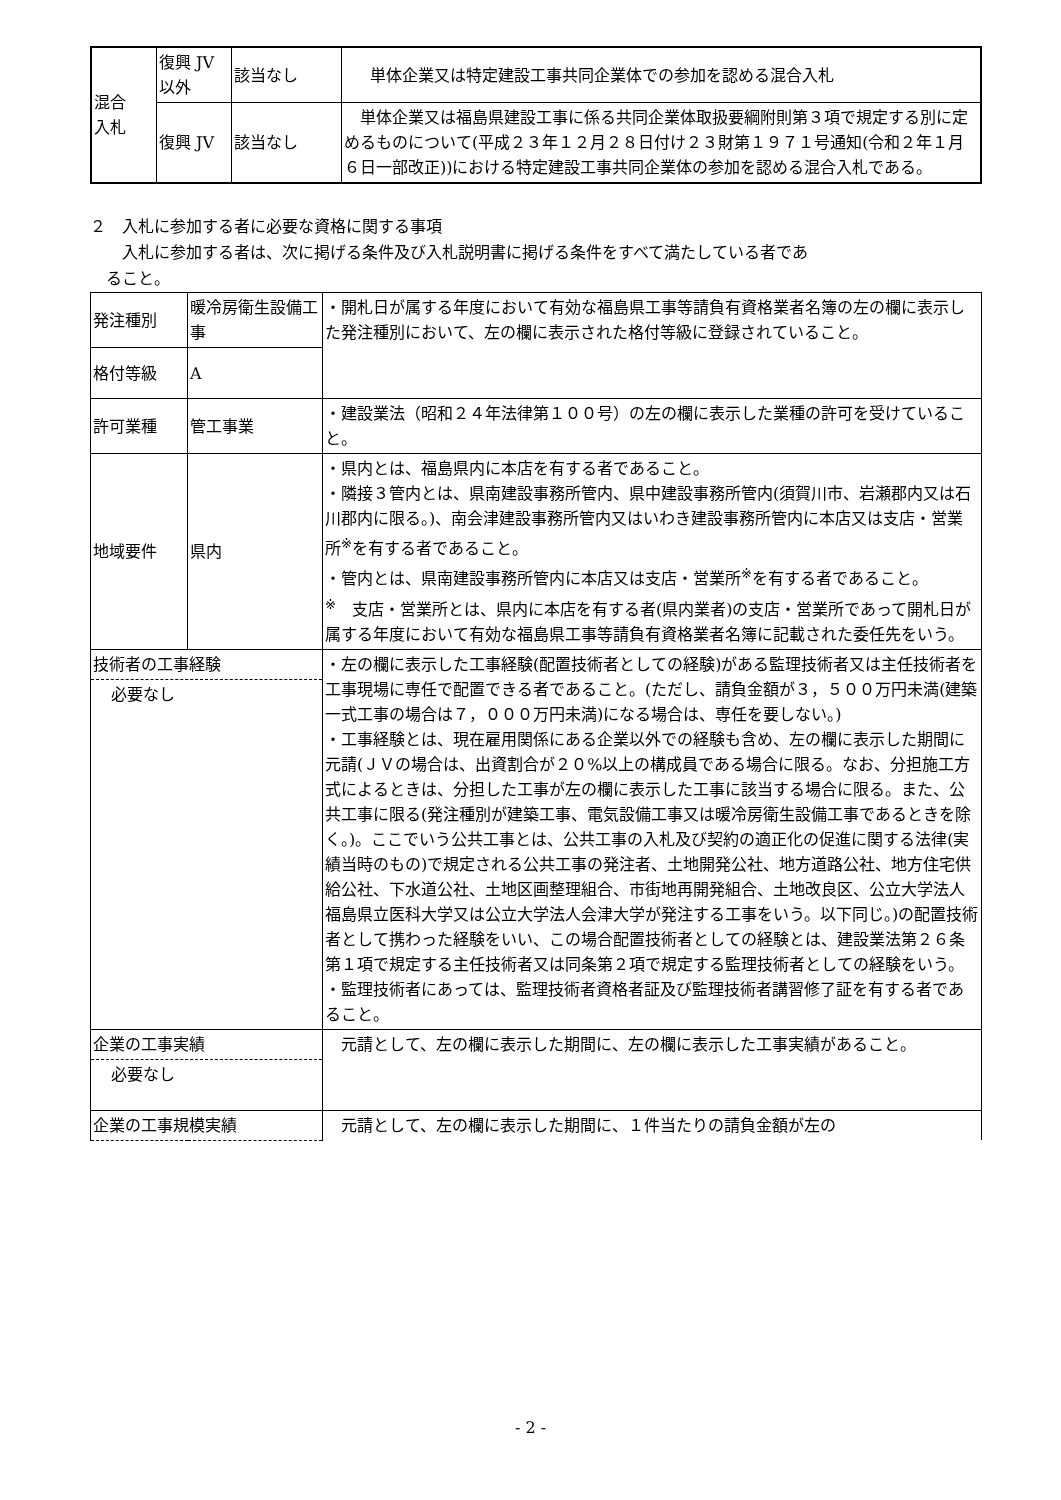| 混合 入札 | 復興 JV 以外 | 該当なし | 単体企業又は特定建設工事共同企業体での参加を認める混合入札 |
| | 復興 JV | 該当なし | 単体企業又は福島県建設工事に係る共同企業体取扱要綱附則第３項で規定する別に定めるものについて(平成２３年１２月２８日付け２３財第１９７１号通知(令和２年１月６日一部改正))における特定建設工事共同企業体の参加を認める混合入札である。 |
２　入札に参加する者に必要な資格に関する事項
　　入札に参加する者は、次に掲げる条件及び入札説明書に掲げる条件をすべて満たしている者であ
　ること。
| 発注種別 | 暖冷房衛生設備工事 | ・開札日が属する年度において有効な福島県工事等請負有資格業者名簿の左の欄に表示した発注種別において、左の欄に表示された格付等級に登録されていること。 |
| 格付等級 | A | |
| 許可業種 | 管工事業 | ・建設業法（昭和２４年法律第１００号）の左の欄に表示した業種の許可を受けていること。 |
| 地域要件 | 県内 | ・県内とは、福島県内に本店を有する者であること。 ・隣接３管内とは、県南建設事務所管内、県中建設事務所管内(須賀川市、岩瀬郡内又は石川郡内に限る。)、南会津建設事務所管内又はいわき建設事務所管内に本店又は支店・営業所<sup>※</sup>を有する者であること。 ・管内とは、県南建設事務所管内に本店又は支店・営業所<sup>※</sup>を有する者であること。 <sup>※</sup> 支店・営業所とは、県内に本店を有する者(県内業者)の支店・営業所であって開札日が属する年度において有効な福島県工事等請負有資格業者名簿に記載された委任先をいう。 |
| 技術者の工事経験 必要なし | | ・左の欄に表示した工事経験(配置技術者としての経験)がある監理技術者又は主任技術者を工事現場に専任で配置できる者であること。(ただし、請負金額が３，５００万円未満(建築一式工事の場合は７，０００万円未満)になる場合は、専任を要しない。) ・工事経験とは、現在雇用関係にある企業以外での経験も含め、左の欄に表示した期間に元請(ＪＶの場合は、出資割合が２０%以上の構成員である場合に限る。なお、分担施工方式によるときは、分担した工事が左の欄に表示した工事に該当する場合に限る。また、公共工事に限る(発注種別が建築工事、電気設備工事又は暖冷房衛生設備工事であるときを除く。)。ここでいう公共工事とは、公共工事の入札及び契約の適正化の促進に関する法律(実績当時のもの)で規定される公共工事の発注者、土地開発公社、地方道路公社、地方住宅供給公社、下水道公社、土地区画整理組合、市街地再開発組合、土地改良区、公立大学法人福島県立医科大学又は公立大学法人会津大学が発注する工事をいう。以下同じ。)の配置技術者として携わった経験をいい、この場合配置技術者としての経験とは、建設業法第２６条第１項で規定する主任技術者又は同条第２項で規定する監理技術者としての経験をいう。 ・監理技術者にあっては、監理技術者資格者証及び監理技術者講習修了証を有する者であること。 |
| 企業の工事実績 必要なし | | 元請として、左の欄に表示した期間に、左の欄に表示した工事実績があること。 |
| 企業の工事規模実績 | | 元請として、左の欄に表示した期間に、１件当たりの請負金額が左の |
- 2 -